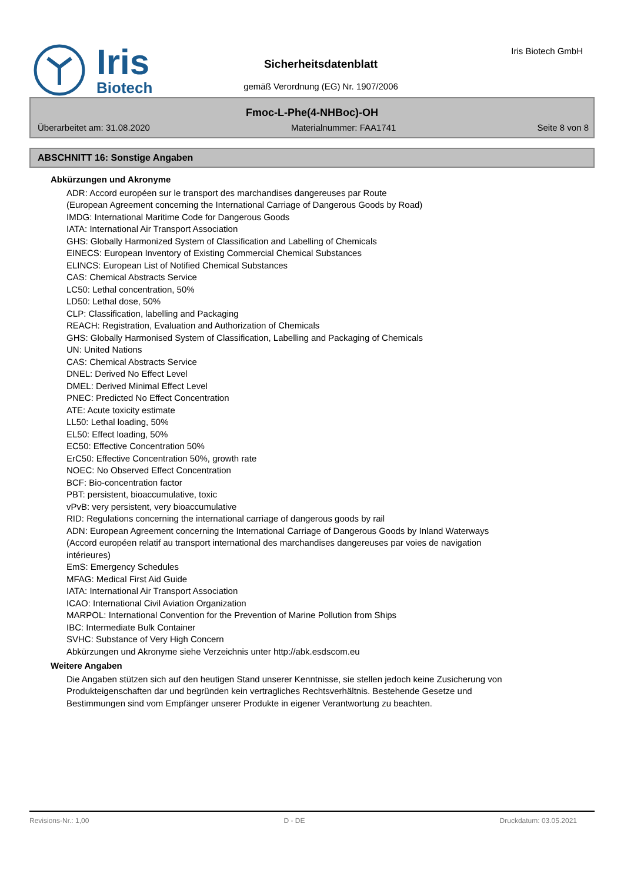Iris
Biotech
Iris Biotech GmbH
Sicherheitsdatenblatt
gemäß Verordnung (EG) Nr. 1907/2006
Fmoc-L-Phe(4-NHBoc)-OH
Überarbeitet am: 31.08.2020 Materialnummer: FAA1741 Seite 8 von 8
ABSCHNITT 16: Sonstige Angaben
Abkürzungen und Akronyme
ADR: Accord européen sur le transport des marchandises dangereuses par Route
(European Agreement concerning the International Carriage of Dangerous Goods by Road)
IMDG: International Maritime Code for Dangerous Goods
IATA: International Air Transport Association
GHS: Globally Harmonized System of Classification and Labelling of Chemicals
EINECS: European Inventory of Existing Commercial Chemical Substances
ELINCS: European List of Notified Chemical Substances
CAS: Chemical Abstracts Service
LC50: Lethal concentration, 50%
LD50: Lethal dose, 50%
CLP: Classification, labelling and Packaging
REACH: Registration, Evaluation and Authorization of Chemicals
GHS: Globally Harmonised System of Classification, Labelling and Packaging of Chemicals
UN: United Nations
CAS: Chemical Abstracts Service
DNEL: Derived No Effect Level
DMEL: Derived Minimal Effect Level
PNEC: Predicted No Effect Concentration
ATE: Acute toxicity estimate
LL50: Lethal loading, 50%
EL50: Effect loading, 50%
EC50: Effective Concentration 50%
ErC50: Effective Concentration 50%, growth rate
NOEC: No Observed Effect Concentration
BCF: Bio-concentration factor
PBT: persistent, bioaccumulative, toxic
vPvB: very persistent, very bioaccumulative
RID: Regulations concerning the international carriage of dangerous goods by rail
ADN: European Agreement concerning the International Carriage of Dangerous Goods by Inland Waterways
(Accord européen relatif au transport international des marchandises dangereuses par voies de navigation intérieures)
EmS: Emergency Schedules
MFAG: Medical First Aid Guide
IATA: International Air Transport Association
ICAO: International Civil Aviation Organization
MARPOL: International Convention for the Prevention of Marine Pollution from Ships
IBC: Intermediate Bulk Container
SVHC: Substance of Very High Concern
Abkürzungen und Akronyme siehe Verzeichnis unter http://abk.esdscom.eu
Weitere Angaben
Die Angaben stützen sich auf den heutigen Stand unserer Kenntnisse, sie stellen jedoch keine Zusicherung von Produkteigenschaften dar und begründen kein vertragliches Rechtsverhältnis. Bestehende Gesetze und Bestimmungen sind vom Empfänger unserer Produkte in eigener Verantwortung zu beachten.
Revisions-Nr.: 1,00 D - DE Druckdatum: 03.05.2021